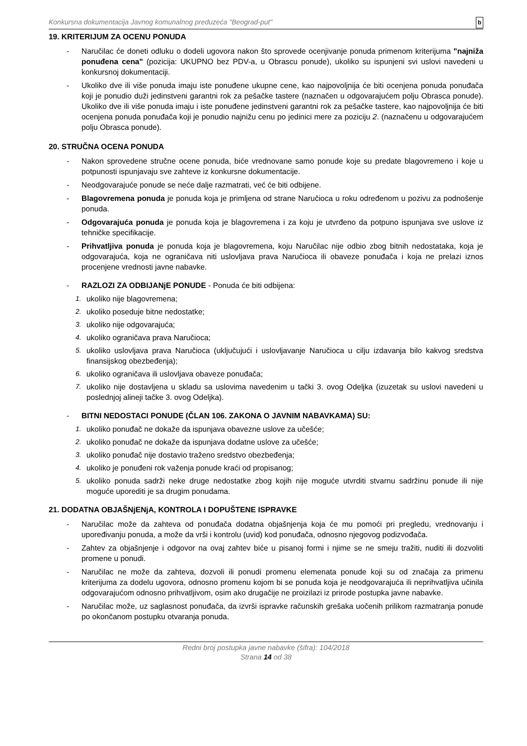Konkursna dokumentacija Javnog komunalnog preduzeća "Beograd-put" b
19. KRITERIJUM ZA OCENU PONUDA
- Naručilac će doneti odluku o dodeli ugovora nakon što sprovede ocenjivanje ponuda primenom kriterijuma "najniža ponuđena cena" (pozicija: UKUPNO bez PDV-a, u Obrascu ponude), ukoliko su ispunjeni svi uslovi navedeni u konkursnoj dokumentaciji.
- Ukoliko dve ili više ponuda imaju iste ponuđene ukupne cene, kao najpovoljnija će biti ocenjena ponuda ponuđača koji je ponudio duži jedinstveni garantni rok za pešačke tastere (naznačen u odgovarajućem polju Obrasca ponude). Ukoliko dve ili više ponuda imaju i iste ponuđene jedinstveni garantni rok za pešačke tastere, kao najpovoljnija će biti ocenjena ponuda ponuđača koji je ponudio najnižu cenu po jedinici mere za poziciju 2. (naznačenu u odgovarajućem polju Obrasca ponude).
20. STRUČNA OCENA PONUDA
- Nakon sprovedene stručne ocene ponuda, biće vrednovane samo ponude koje su predate blagovremeno i koje u potpunosti ispunjavaju sve zahteve iz konkursne dokumentacije.
- Neodgovarajuće ponude se neće dalje razmatrati, već će biti odbijene.
- Blagovremena ponuda je ponuda koja je primljena od strane Naručioca u roku određenom u pozivu za podnošenje ponuda.
- Odgovarajuća ponuda je ponuda koja je blagovremena i za koju je utvrđeno da potpuno ispunjava sve uslove iz tehničke specifikacije.
- Prihvatljiva ponuda je ponuda koja je blagovremena, koju Naručilac nije odbio zbog bitnih nedostataka, koja je odgovarajuća, koja ne ograničava niti uslovljava prava Naručioca ili obaveze ponuđača i koja ne prelazi iznos procenjene vrednosti javne nabavke.
- RAZLOZI ZA ODBIJANjE PONUDE - Ponuda će biti odbijena:
1. ukoliko nije blagovremena;
2. ukoliko poseduje bitne nedostatke;
3. ukoliko nije odgovarajuća;
4. ukoliko ograničava prava Naručioca;
5. ukoliko uslovljava prava Naručioca (uključujući i uslovljavanje Naručioca u cilju izdavanja bilo kakvog sredstva finansijskog obezbeđenja);
6. ukoliko ograničava ili uslovljava obaveze ponuđača;
7. ukoliko nije dostavljena u skladu sa uslovima navedenim u tački 3. ovog Odeljka (izuzetak su uslovi navedeni u poslednjoj alineji tačke 3. ovog Odeljka).
- BITNI NEDOSTACI PONUDE (ČLAN 106. ZAKONA O JAVNIM NABAVKAMA) SU:
1. ukoliko ponuđač ne dokaže da ispunjava obavezne uslove za učešće;
2. ukoliko ponuđač ne dokaže da ispunjava dodatne uslove za učešće;
3. ukoliko ponuđač nije dostavio traženo sredstvo obezbeđenja;
4. ukoliko je ponuđeni rok važenja ponude kraći od propisanog;
5. ukoliko ponuda sadrži neke druge nedostatke zbog kojih nije moguće utvrditi stvarnu sadržinu ponude ili nije moguće uporediti je sa drugim ponudama.
21. DODATNA OBJAŠNjENjA, KONTROLA I DOPUŠTENE ISPRAVKE
- Naručilac može da zahteva od ponuđača dodatna objašnjenja koja će mu pomoći pri pregledu, vrednovanju i upoređivanju ponuda, a može da vrši i kontrolu (uvid) kod ponuđača, odnosno njegovog podizvođača.
- Zahtev za objašnjenje i odgovor na ovaj zahtev biće u pisanoj formi i njime se ne smeju tražiti, nuditi ili dozvoliti promene u ponudi.
- Naručilac ne može da zahteva, dozvoli ili ponudi promenu elemenata ponude koji su od značaja za primenu kriterijuma za dodelu ugovora, odnosno promenu kojom bi se ponuda koja je neodgovarajuća ili neprihvatljiva učinila odgovarajućom odnosno prihvatljivom, osim ako drugačije ne proizilazi iz prirode postupka javne nabavke.
- Naručilac može, uz saglasnost ponuđača, da izvrši ispravke računskih grešaka uočenih prilikom razmatranja ponude po okončanom postupku otvaranja ponuda.
Redni broj postupka javne nabavke (šifra): 104/2018
Strana 14 od 38